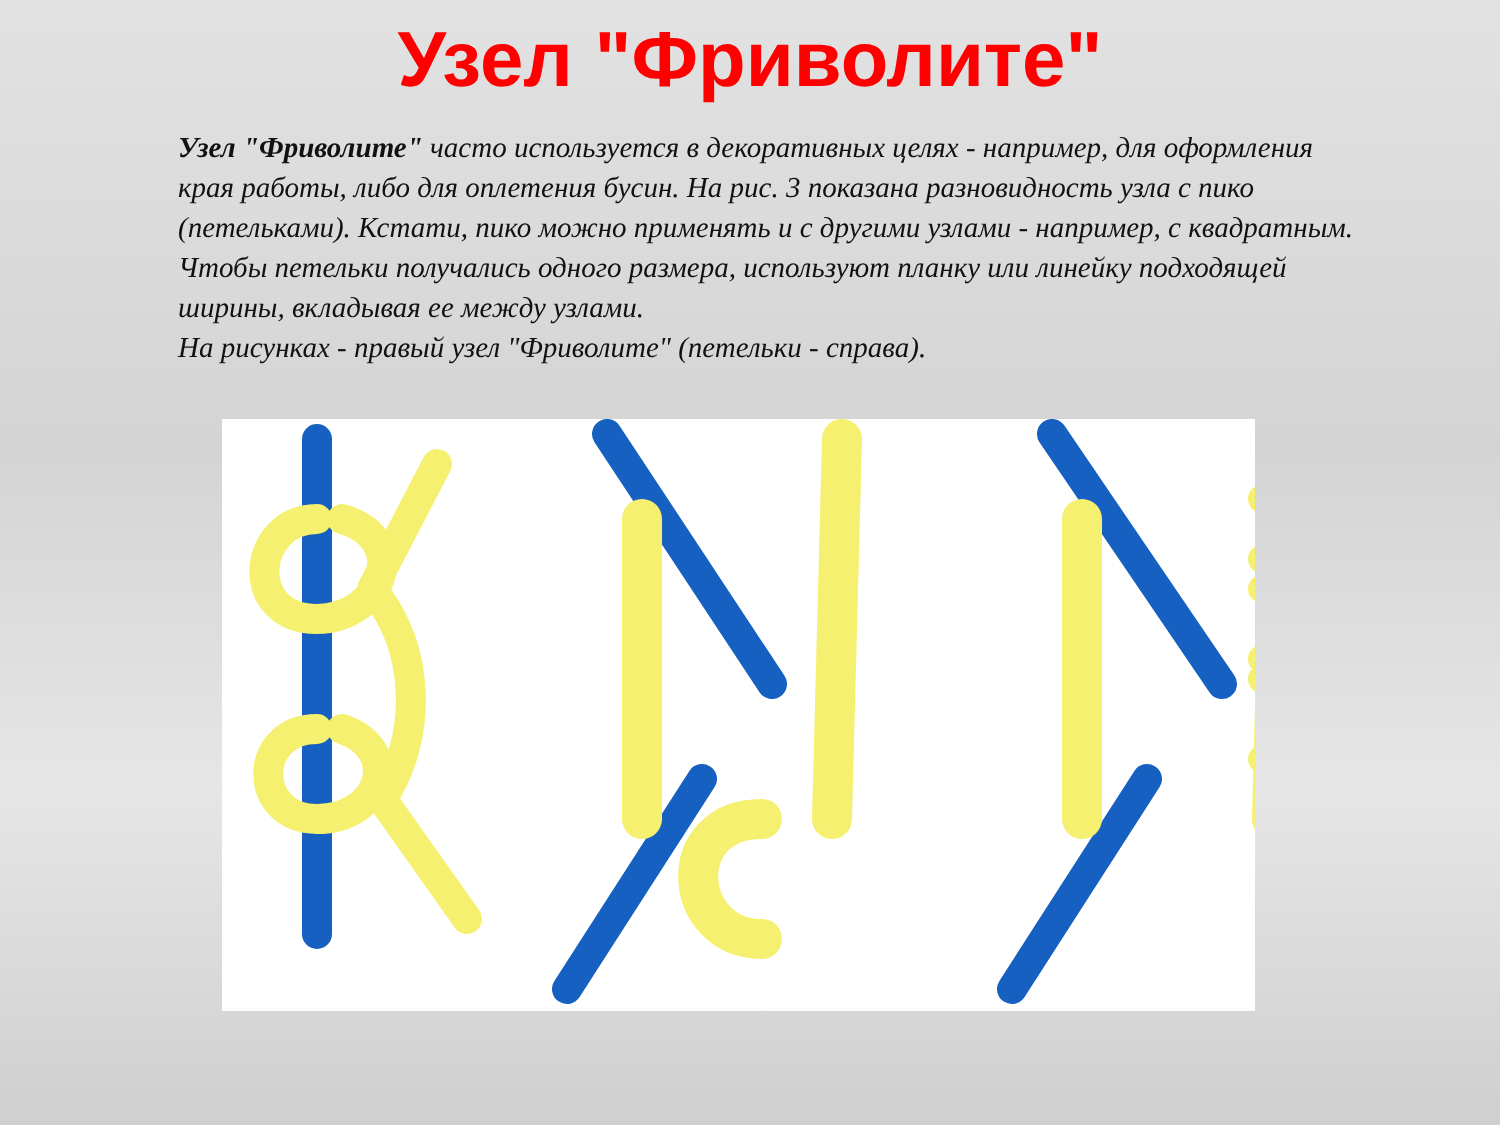Узел "Фриволите"
Узел "Фриволите" часто используется в декоративных целях - например, для оформления края работы, либо для оплетения бусин. На рис. 3 показана разновидность узла с пико (петельками). Кстати, пико можно применять и с другими узлами - например, с квадратным. Чтобы петельки получались одного размера, используют планку или линейку подходящей ширины, вкладывая ее между узлами.
На рисунках - правый узел "Фриволите" (петельки - справа).